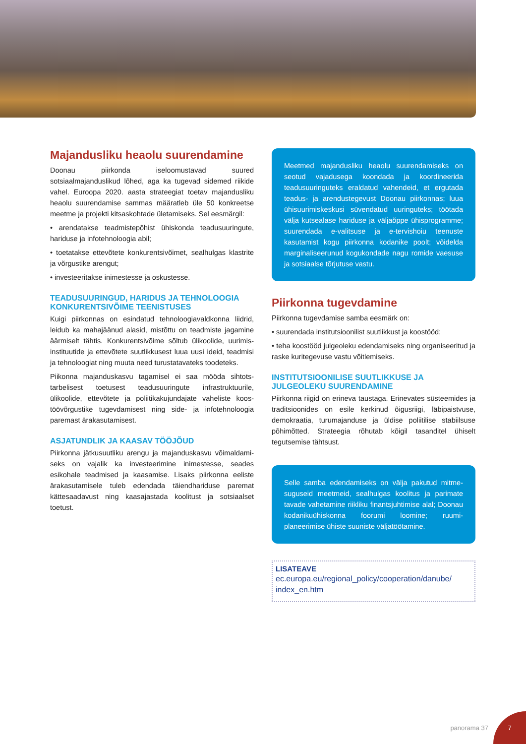Majandusliku heaolu suurendamine
Doonau piirkonda iseloomustavad suured sotsiaalmajanduslikud lõhed, aga ka tugevad sidemed riikide vahel. Euroopa 2020. aasta strateegiat toetav majandusliku heaolu suurendamise sammas määratleb üle 50 konkreetse meetme ja projekti kitsaskohtade ületamiseks. Sel eesmärgil:
• arendatakse teadmistepõhist ühiskonda teadusuuringute, hariduse ja infotehnoloogia abil;
• toetatakse ettevõtete konkurentsivõimet, sealhulgas klastrite ja võrgustike arengut;
• investeeritakse inimestesse ja oskustesse.
TEADUSUURINGUD, HARIDUS JA TEHNOLOOGIA KONKURENTSIVÕIME TEENISTUSES
Kuigi piirkonnas on esindatud tehnoloogiavaldkonna liidrid, leidub ka mahajäänud alasid, mistõttu on teadmiste jagamine äärmiselt tähtis. Konkurentsivõime sõltub ülikoolide, uurimis-instituutide ja ettevõtete suutlikkusest luua uusi ideid, teadmisi ja tehnoloogiat ning muuta need turustatavateks toodeteks.
Piikonna majanduskasvu tagamisel ei saa mööda sihtots-tarbelisest toetusest teadusuuringute infrastruktuurile, ülikoolide, ettevõtete ja poliitikakujundajate vaheliste koos-töövõrgustike tugevdamisest ning side- ja infotehnoloogia paremast ärakasutamisest.
ASJATUNDLIK JA KAASAV TÖÖJÕUD
Piirkonna jätkusuutliku arengu ja majanduskasvu võimaldami-seks on vajalik ka investeerimine inimestesse, seades esikohale teadmised ja kaasamise. Lisaks piirkonna eeliste ärakasutamisele tuleb edendada täiendhariduse paremat kättesaadavust ning kaasajastada koolitust ja sotsiaalset toetust.
Meetmed majandusliku heaolu suurendamiseks on seotud vajadusega koondada ja koordineerida teadusuuringuteks eraldatud vahendeid, et ergutada teadus- ja arendustegevust Doonau piirkonnas; luua ühisuurimiskeskusi süvendatud uuringuteks; töötada välja kutsealase hariduse ja väljaõppe ühisprogramme; suurendada e-valitsuse ja e-tervishoiu teenuste kasutamist kogu piirkonna kodanike poolt; võidelda marginaliseerunud kogukondade nagu romide vaesuse ja sotsiaalse tõrjutuse vastu.
Piirkonna tugevdamine
Piirkonna tugevdamise samba eesmärk on:
• suurendada institutsioonilist suutlikkust ja koostööd;
• teha koostööd julgeoleku edendamiseks ning organiseeritud ja raske kuritegevuse vastu võitlemiseks.
INSTITUTSIOONILISE SUUTLIKKUSE JA JULGEOLEKU SUURENDAMINE
Piirkonna riigid on erineva taustaga. Erinevates süsteemides ja traditsioonides on esile kerkinud õigusriigi, läbipaistvuse, demokraatia, turumajanduse ja üldise poliitilise stabiilsuse põhimõtted. Strateegia rõhutab kõigil tasanditel ühiselt tegutsemise tähtsust.
Selle samba edendamiseks on välja pakutud mitme-suguseid meetmeid, sealhulgas koolitus ja parimate tavade vahetamine riikliku finantsjuhtimise alal; Doonau kodanikuühiskonna foorumi loomine; ruumi-planeerimise ühiste suuniste väljatöötamine.
LISATEAVE
ec.europa.eu/regional_policy/cooperation/danube/ index_en.htm
panorama 37
7